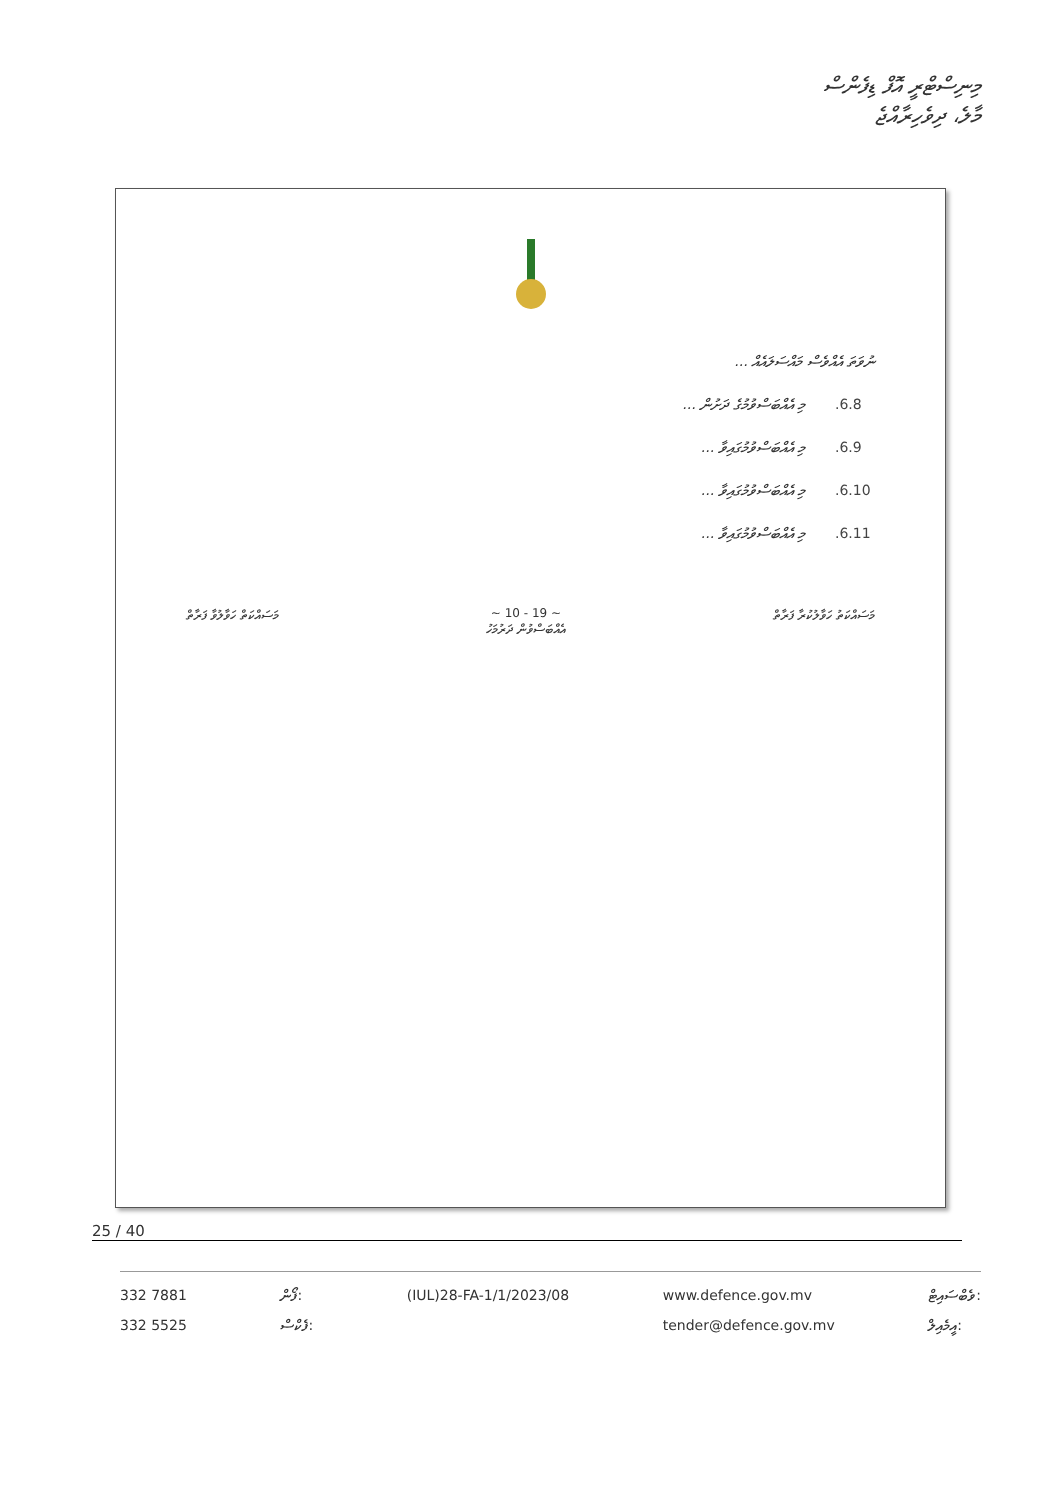މިނިސްޓްރީ އޮފް ޑިފެންސް
މާލެ، ދިވެހިރާއްޖެ
ނުވަތަ އެއްވެސް މައްސަލައެއް ...
.6.8 މި އެއްބަސްވުމުގެ ދަށުން ...
.6.9 މި އެއްބަސްވުމުގައިވާ ...
.6.10 މި އެއްބަސްވުމުގައިވާ ...
.6.11 މި އެއްބަސްވުމުގައިވާ ...
މަސައްކަތް ހަވާލުވާ ފަރާތް ~ 10 - 19 ~
އެއްބަސްވުން ދަރުމަހު މަސައްކަތު ހަވާލުކުރާ ފަރާތް
25 / 40
332 7881
332 5525
ފޯން:
ފެކްސް:
(IUL)28-FA-1/1/2023/08 www.defence.gov.mv
tender@defence.gov.mv
ވެބްސައިޓް:
އީމެއިލް: